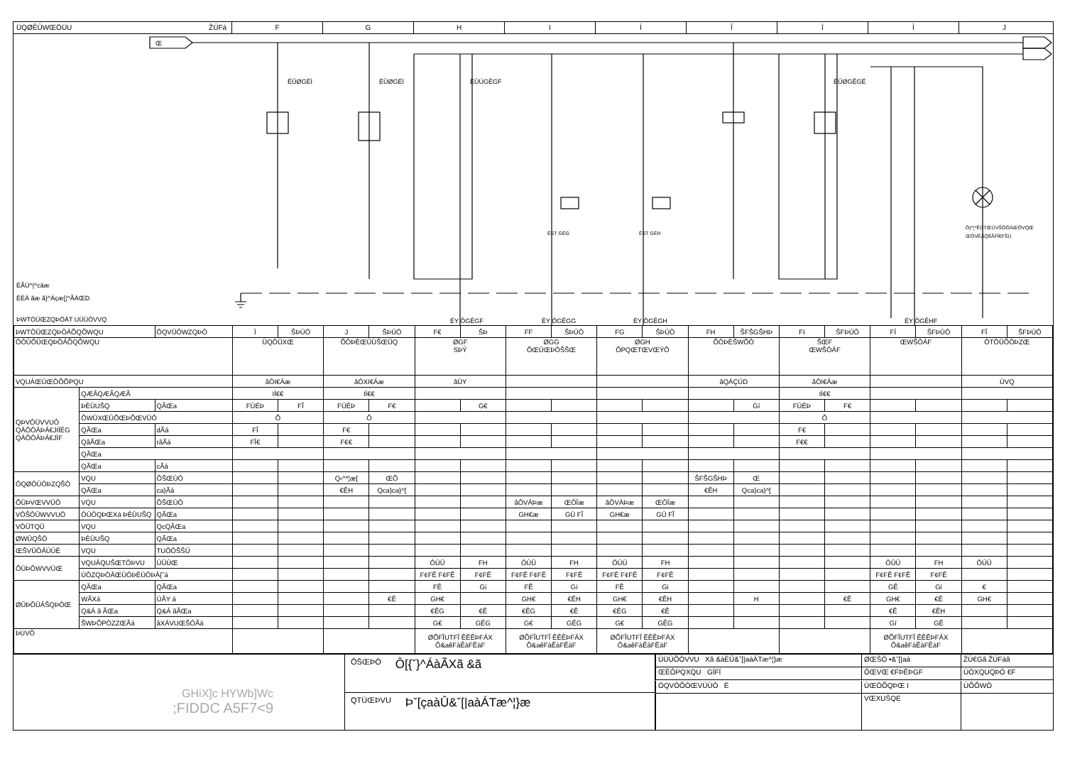ÜQØÊÛWŒÖÜU ŽÚFá
F
G
H
I
Í
Î
Ï
Ì
J
Œ
ËÛØGËÌ
ËÛØGËÌ
ËÛÙGÊGF
ËÛØGÊGË
Ò(^¦*ÊÜTŒÚVŠÒÒÁŒÒVQŒ
ŒÒVÊÃQÏÍÃFÎ€FŠÚ
ÊST GËG
ÊST GËH
ÈÃÚ^|^cäæ
ÈÈÁ ãæ ã}^Áçæ[¦^ÃÁŒD
ÞWTÒÜŒZQÞÒÀT UÜÙÒVVQ
ËY ÔGÊGF
ËY ÔGÊGG
ËY ÔGÊGH
ËY ÔGÊHF
| ÞWTÒÜŒZQÞÒÁÕQÔWQU | | ÖQVÜÓWZQÞÒ | Ì | ŠÞÚÒ | J | ŠÞÚÒ | F€ | ŠÞ | FF | ŠÞÚÒ | FG | ŠÞÚÒ | FH | ŠFŠGŠHÞ | FI | ŠFÞÚÒ | FÍ | ŠFÞÚÒ | FÎ | ŠFÞÚÒ |
| ÖÒÙÔÜŒQÞÒÁÕQÔWQU | | | ÜQÒÜXŒ | | ÕÒÞÈŒÜÙŠŒÜQ | | ØGF SÞÝ | | ØGG ÔŒÚŒÞÒŠŠŒ | | ØGH ÔPQŒTŒVŒÝÔ | | ÕÒÞÈŠWÔÒ | | ŠŒF ŒWŠÒÁF | | ŒWŠÒÁF | | ÒTÒÜÕÒÞZŒ | |
| VQUÁŒÚŒÒÔÔPQU | | | âÒI€Áæ | | âÒXI€Áæ | | âÙY | | | | | | âQÁÇÚD | | âÒI€Áæ | | | | ÙVQ | |
| QÞVÒÜVVUÒ QÀÖÒÁÞÁ€JIÏÉG QÁÖÒÁÞÁ€JÌF | QÆÃQÆÃQÆÃ | | IÍ€€ | | IÍ€€ | | | | | | | | | | IÍ€€ | | | | | |
| | ÞÈÙUŠQ | QÃŒa | FÚÉÞ | FÎ | FÚÉÞ | F€ | | G€ | | | | | | Gí | FÚÉÞ | F€ | | | | |
| | ÔWÜXŒÜÕŒÞÔŒVÜÒ | | Ô | | Ô | | | | | | | | | | Ô | | | | | |
| | QÃŒa | dÃá | FÎ | | F€ | | | | | | | | | | F€ | | | | | |
| | QâÃŒa | rãÃá | FÎ€ | | F€€ | | | | | | | | | | F€€ | | | | | |
| | QÃŒa | | | | | | | | | | | | | | | | | | | |
| | QÃŒa | cÃá | | | | | | | | | | | | | | | | | | |
| ÖQØÒÜÒÞZQŠÒ | VQU | ÔŠŒÙÒ | | | Q‹^*¦æ[ | ŒÔ | | | | | | | ŠFŠGŠHÞ | Œ | | | | | | |
| | QÃŒa | ca}Ãá | | | €ÊH | Qca}ca}^[ | | | | | | | €ÊH | Qca}ca}^[ | | | | | | |
| ÔÜÞVŒVVÜÒ | VQU | ÔŠŒÙÒ | | | | | | | âÒVÁÞæ | ŒÒÏæ | âÒVÁÞæ | ŒÒÏæ | | | | | | | | |
| VÒŠÒÜWVVUÒ | ÓÚÓQÞŒXá ÞÈÙUŠQ | QÃŒa | | | | | | | GH€æ | GÚ FÎ | GH€æ | GÚ FÎ | | | | | | | | |
| VÒÜTQÜ | VQU | QcQÃŒa | | | | | | | | | | | | | | | | | | |
| ØWÜQŠÒ | ÞÈÙUŠQ | QÃŒa | | | | | | | | | | | | | | | | | | |
| ŒŠVÜÒÁÚÙÈ | VQU | TUÖÒŠŠÜ | | | | | | | | | | | | | | | | | | |
| ÔÜÞÖWVVÜŒ | VQUÁQUŠŒTÒÞVU | ÚÜÙŒ | | | | | ÒÚÜ | FH | ÒÚÜ | FH | ÒÚÜ | FH | | | | | ÒÚÜ | FH | ÒÚÜ | |
| | ÙÒZQÞÒÁŒÚÒÞÈÚÒÞÀ{ˇá | | | | | | F¢FÊ F¢FÊ | F¢FÊ | F¢FÊ F¢FÊ | F¢FÊ | F¢FÊ F¢FÊ | F¢FÊ | | | | | F¢FÊ F¢FÊ | F¢FÊ | | |
| ØÜÞÖÜÁŠQÞÒŒ | QÃŒa | QÃŒa | | | | | FÊ | Gi | FÊ | Gi | FÊ | Gi | | | | | GÊ | Gi | € | |
| | WÃXá | ÚÃY á | | | | €Ê | GH€ | | GH€ | €ÊH | GH€ | €ÊH | | H | | €Ê | GH€ | €Ê | GH€ | |
| | Q&Á ã ÃŒa | Q&Á ãÃŒa | | | | | €ÊG | €Ê | €ÊG | €Ê | €ÊG | €Ê | | | | | €Ê | €ÊH | | |
| | ŠWÞÕPÒZZŒÃá | åXÁVUŒŠÒÃá | | | | | G€ | GÊG | G€ | GÊG | G€ | GÊG | | | | | Gí | GÊ | | |
| ÞUVÒ | | | | | | | ØÕFÎUTFÎ ÊÊÊÞFÁX Ô&aêFàÊàFÊàF | | ØÕFÎUTFÎ ÊÊÊÞFÁX Ô&aêFàÊàFÊàF | | ØÕFÎUTFÎ ÊÊÊÞFÁX Ô&aêFàÊàFÊàF | | | | | | ØÕFÎUTFÎ ÊÊÊÞFÁX Ô&aêFàÊàFÊàF | | | |
GHiX]c HYWb]Wc
;FIDDC A5F7<9
ÔŠŒÞÒ Ô[{ˇ}^ÁàÃXã &ã
QTÚŒÞVU Þˇ[çaàÛ&ˇ[|aàÁTæ^¦}æ
ÙÜÙÕÒVVU Xã &àÈÛ&ˇ[|aàÁTæ^¦}æ
ØŒŠÒ •&ˇ[|aà
ŽÚ€Gã ŽÚFàã
ŒÈÔPQXQU GÍFÍ
ÔŒVŒ €FÞÊÞGF
ÙÒXQUQÞÒ €F
ÖQVÒÕÒŒVÜÙÒ Ë
ÙŒÒÕQÞŒ I
ÙÕÕWÒ
VŒXUŠQE